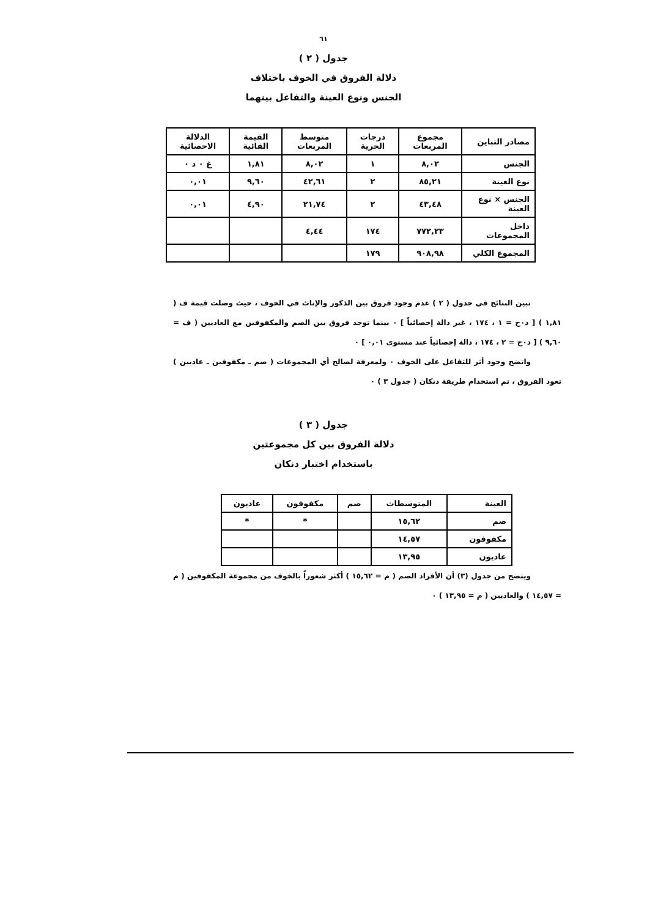٦١
جدول ( ٢ )
دلالة الفروق في الخوف باختلاف
الجنس ونوع العينة والتفاعل بينهما
| مصادر التباين | مجموع المربعات | درجات الحرية | متوسط المربعات | القيمة الفائية | الدلالة الاحصائية |
| --- | --- | --- | --- | --- | --- |
| الجنس | ٨,٠٢ | ١ | ٨,٠٢ | ١,٨١ | غ ٠ د ٠ |
| نوع العينة | ٨٥,٢١ | ٢ | ٤٢,٦١ | ٩,٦٠ | ٠,٠١ |
| الجنس × نوع العينة | ٤٣,٤٨ | ٢ | ٢١,٧٤ | ٤,٩٠ | ٠,٠١ |
| داخل المجموعات | ٧٧٢,٢٣ | ١٧٤ | ٤,٤٤ | | |
| المجموع الكلي | ٩٠٨,٩٨ | ١٧٩ | | | |
تبين النتائج في جدول ( ٢ ) عدم وجود فروق بين الذكور والإناث في الخوف ، حيث وصلت قيمة ف ( ١,٨١ ) [ د٠ح = ١ ، ١٧٤ ، غير دالة إحصائياً ] ٠ بينما توجد فروق بين الصم والمكفوفين مع العاديين ( ف = ٩,٦٠ ) [ د٠ح = ٢ ، ١٧٤ ، دالة إحصائياً عند مستوى ٠,٠١ ] ٠
واتضح وجود أثر للتفاعل على الخوف ٠ ولمعرفة لصالح أي المجموعات ( صم ـ مكفوفين ـ عاديين ) تعود الفروق ، تم استخدام طريقة دنكان ( جدول ٣ ) ٠
جدول ( ٣ )
دلالة الفروق بين كل مجموعتين
باستخدام اختبار دنكان
| العينة | المتوسطات | صم | مكفوفون | عاديون |
| --- | --- | --- | --- | --- |
| صم | ١٥,٦٢ | | * | * |
| مكفوفون | ١٤,٥٧ | | | |
| عاديون | ١٣,٩٥ | | | |
ويتضح من جدول (٣) أن الأفراد الصم ( م = ١٥,٦٢ ) أكثر شعوراً بالخوف من مجموعة المكفوفين ( م = ١٤,٥٧ ) والعاديين ( م = ١٣,٩٥ ) ٠